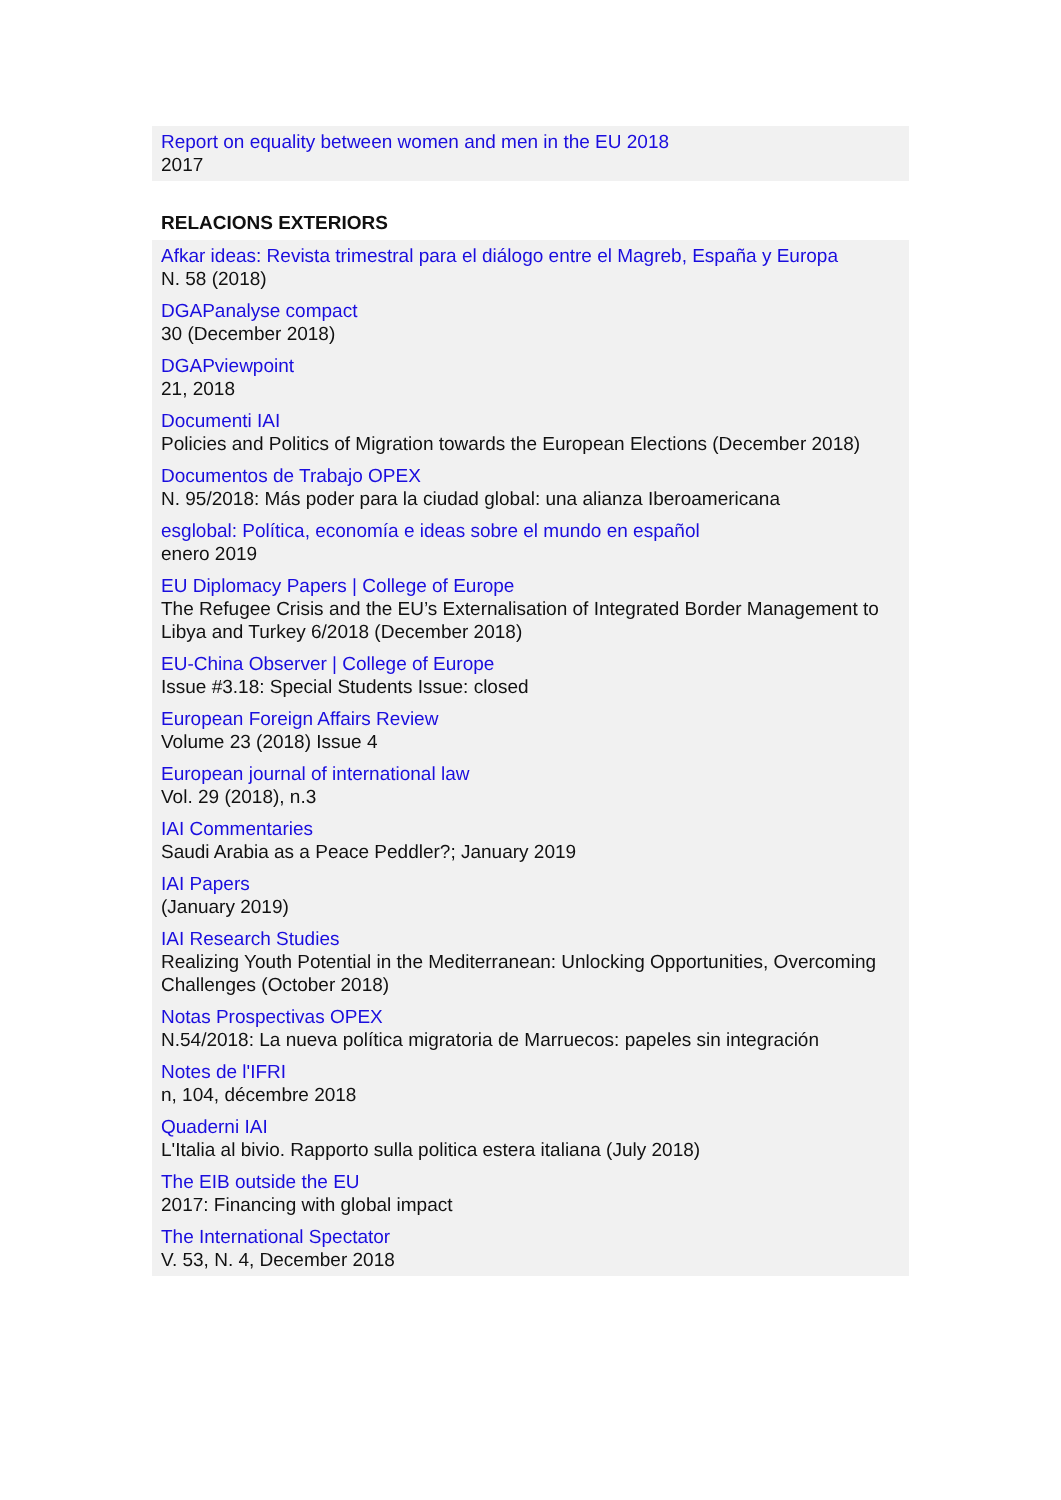Report on equality between women and men in the EU 2018
2017
RELACIONS EXTERIORS
Afkar ideas: Revista trimestral para el diálogo entre el Magreb, España y Europa
N. 58 (2018)
DGAPanalyse compact
30 (December 2018)
DGAPviewpoint
21, 2018
Documenti IAI
Policies and Politics of Migration towards the European Elections (December 2018)
Documentos de Trabajo OPEX
N. 95/2018: Más poder para la ciudad global: una alianza Iberoamericana
esglobal: Política, economía e ideas sobre el mundo en español
enero 2019
EU Diplomacy Papers | College of Europe
The Refugee Crisis and the EU’s Externalisation of Integrated Border Management to Libya and Turkey 6/2018 (December 2018)
EU-China Observer | College of Europe
Issue #3.18: Special Students Issue: closed
European Foreign Affairs Review
Volume 23 (2018) Issue 4
European journal of international law
Vol. 29 (2018), n.3
IAI Commentaries
Saudi Arabia as a Peace Peddler?; January 2019
IAI Papers
(January 2019)
IAI Research Studies
Realizing Youth Potential in the Mediterranean: Unlocking Opportunities, Overcoming Challenges (October 2018)
Notas Prospectivas OPEX
N.54/2018: La nueva política migratoria de Marruecos: papeles sin integración
Notes de l'IFRI
n, 104, décembre 2018
Quaderni IAI
L'Italia al bivio. Rapporto sulla politica estera italiana (July 2018)
The EIB outside the EU
2017: Financing with global impact
The International Spectator
V. 53, N. 4, December 2018